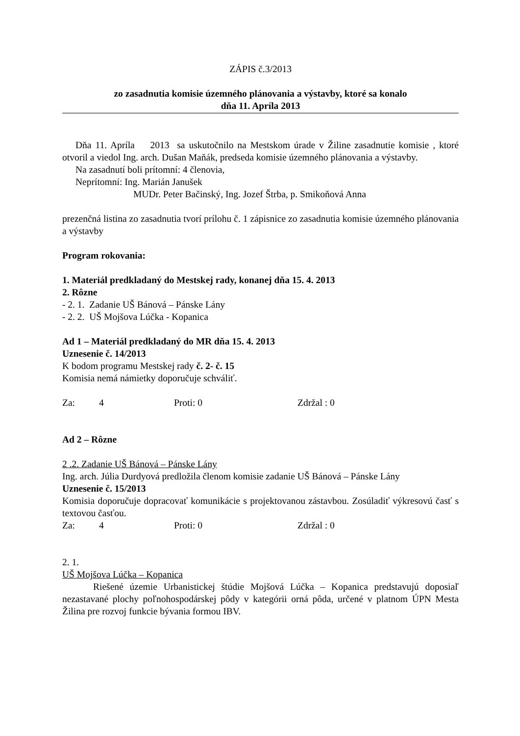ZÁPIS č.3/2013
zo zasadnutia komisie územného plánovania a výstavby, ktoré sa konalo
dňa 11. Apríla 2013
Dňa 11. Apríla 2013 sa uskutočnilo na Mestskom úrade v Žiline zasadnutie komisie , ktoré otvoril a viedol Ing. arch. Dušan Maňák, predseda komisie územného plánovania a výstavby.
Na zasadnutí boli prítomní: 4 členovia,
Neprítomní: Ing. Marián Janušek
MUDr. Peter Bačinský, Ing. Jozef Štrba, p. Smikoňová Anna
prezenčná listina zo zasadnutia tvorí prílohu č. 1 zápisnice zo zasadnutia komisie územného plánovania a výstavby
Program rokovania:
1. Materiál predkladaný do Mestskej rady, konanej dňa 15. 4. 2013
2. Rôzne
- 2. 1. Zadanie UŠ Bánová – Pánske Lány
- 2. 2. UŠ Mojšova Lúčka - Kopanica
Ad 1 – Materiál predkladaný do MR dňa 15. 4. 2013
Uznesenie č. 14/2013
K bodom programu Mestskej rady č. 2- č. 15
Komisia nemá námietky doporučuje schváliť.
Za: 4 Proti: 0 Zdržal : 0
Ad 2 – Rôzne
2 .2. Zadanie UŠ Bánová – Pánske Lány
Ing. arch. Júlia Durdyová predložila členom komisie zadanie UŠ Bánová – Pánske Lány
Uznesenie č. 15/2013
Komisia doporučuje dopracovať komunikácie s projektovanou zástavbou. Zosúladiť výkresovú časť s textovou časťou.
Za: 4 Proti: 0 Zdržal : 0
2. 1.
UŠ Mojšova Lúčka – Kopanica
Riešené územie Urbanistickej štúdie Mojšová Lúčka – Kopanica predstavujú doposiaľ nezastavané plochy poľnohospodárskej pôdy v kategórii orná pôda, určené v platnom ÚPN Mesta Žilina pre rozvoj funkcie bývania formou IBV.